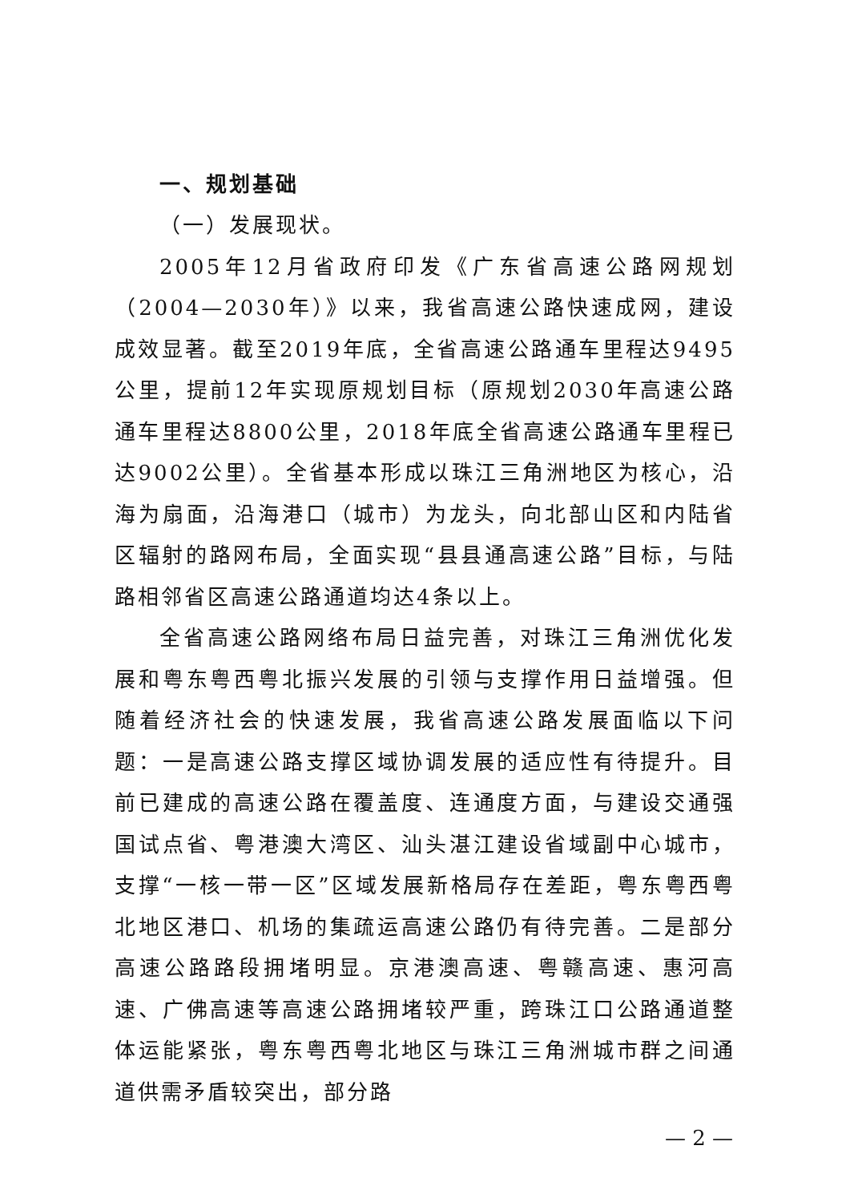一、规划基础
（一）发展现状。
2005年12月省政府印发《广东省高速公路网规划（2004—2030年）》以来，我省高速公路快速成网，建设成效显著。截至2019年底，全省高速公路通车里程达9495公里，提前12年实现原规划目标（原规划2030年高速公路通车里程达8800公里，2018年底全省高速公路通车里程已达9002公里）。全省基本形成以珠江三角洲地区为核心，沿海为扇面，沿海港口（城市）为龙头，向北部山区和内陆省区辐射的路网布局，全面实现“县县通高速公路”目标，与陆路相邻省区高速公路通道均达4条以上。
全省高速公路网络布局日益完善，对珠江三角洲优化发展和粤东粤西粤北振兴发展的引领与支撑作用日益增强。但随着经济社会的快速发展，我省高速公路发展面临以下问题：一是高速公路支撑区域协调发展的适应性有待提升。目前已建成的高速公路在覆盖度、连通度方面，与建设交通强国试点省、粤港澳大湾区、汕头湛江建设省域副中心城市，支撑“一核一带一区”区域发展新格局存在差距，粤东粤西粤北地区港口、机场的集疏运高速公路仍有待完善。二是部分高速公路路段拥堵明显。京港澳高速、粤赣高速、惠河高速、广佛高速等高速公路拥堵较严重，跨珠江口公路通道整体运能紧张，粤东粤西粤北地区与珠江三角洲城市群之间通道供需矛盾较突出，部分路
— 2 —